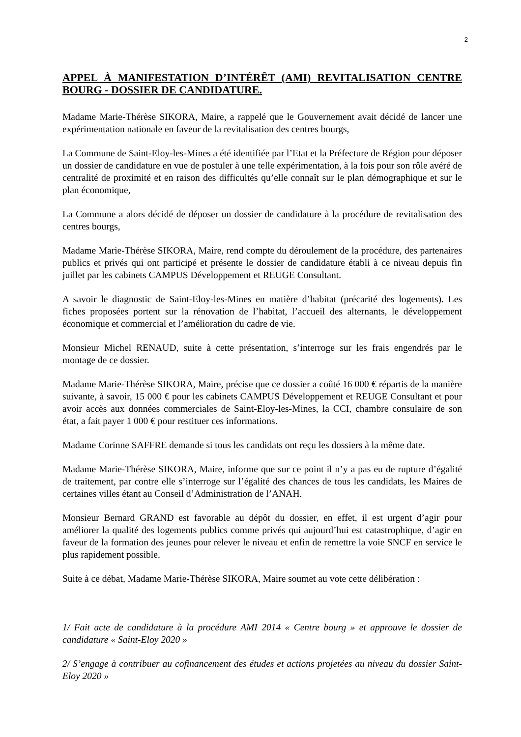2
APPEL À MANIFESTATION D’INTÉRÊT (AMI) REVITALISATION CENTRE BOURG - DOSSIER DE CANDIDATURE.
Madame Marie-Thérèse SIKORA, Maire, a rappelé que le Gouvernement avait décidé de lancer une expérimentation nationale en faveur de la revitalisation des centres bourgs,
La Commune de Saint-Eloy-les-Mines a été identifiée par l’Etat et la Préfecture de Région pour déposer un dossier de candidature en vue de postuler à une telle expérimentation, à la fois pour son rôle avéré de centralité de proximité et en raison des difficultés qu’elle connaît sur le plan démographique et sur le plan économique,
La Commune a alors décidé de déposer un dossier de candidature à la procédure de revitalisation des centres bourgs,
Madame Marie-Thérèse SIKORA, Maire, rend compte du déroulement de la procédure, des partenaires publics et privés qui ont participé et présente le dossier de candidature établi à ce niveau depuis fin juillet par les cabinets CAMPUS Développement et REUGE Consultant.
A savoir le diagnostic de Saint-Eloy-les-Mines en matière d’habitat (précarité des logements). Les fiches proposées portent sur la rénovation de l’habitat, l’accueil des alternants, le développement économique et commercial et l’amélioration du cadre de vie.
Monsieur Michel RENAUD, suite à cette présentation, s’interroge sur les frais engendrés par le montage de ce dossier.
Madame Marie-Thérèse SIKORA, Maire, précise que ce dossier a coûté 16 000 € répartis de la manière suivante, à savoir, 15 000 € pour les cabinets CAMPUS Développement et REUGE Consultant et pour avoir accès aux données commerciales de Saint-Eloy-les-Mines, la CCI, chambre consulaire de son état, a fait payer 1 000 € pour restituer ces informations.
Madame Corinne SAFFRE demande si tous les candidats ont reçu les dossiers à la même date.
Madame Marie-Thérèse SIKORA, Maire, informe que sur ce point il n’y a pas eu de rupture d’égalité de traitement, par contre elle s’interroge sur l’égalité des chances de tous les candidats, les Maires de certaines villes étant au Conseil d’Administration de l’ANAH.
Monsieur Bernard GRAND est favorable au dépôt du dossier, en effet, il est urgent d’agir pour améliorer la qualité des logements publics comme privés qui aujourd’hui est catastrophique, d’agir en faveur de la formation des jeunes pour relever le niveau et enfin de remettre la voie SNCF en service le plus rapidement possible.
Suite à ce débat, Madame Marie-Thérèse SIKORA, Maire soumet au vote cette délibération :
1/ Fait acte de candidature à la procédure AMI 2014 « Centre bourg » et approuve le dossier de candidature « Saint-Eloy 2020 »
2/ S’engage à contribuer au cofinancement des études et actions projetées au niveau du dossier Saint-Eloy 2020 »